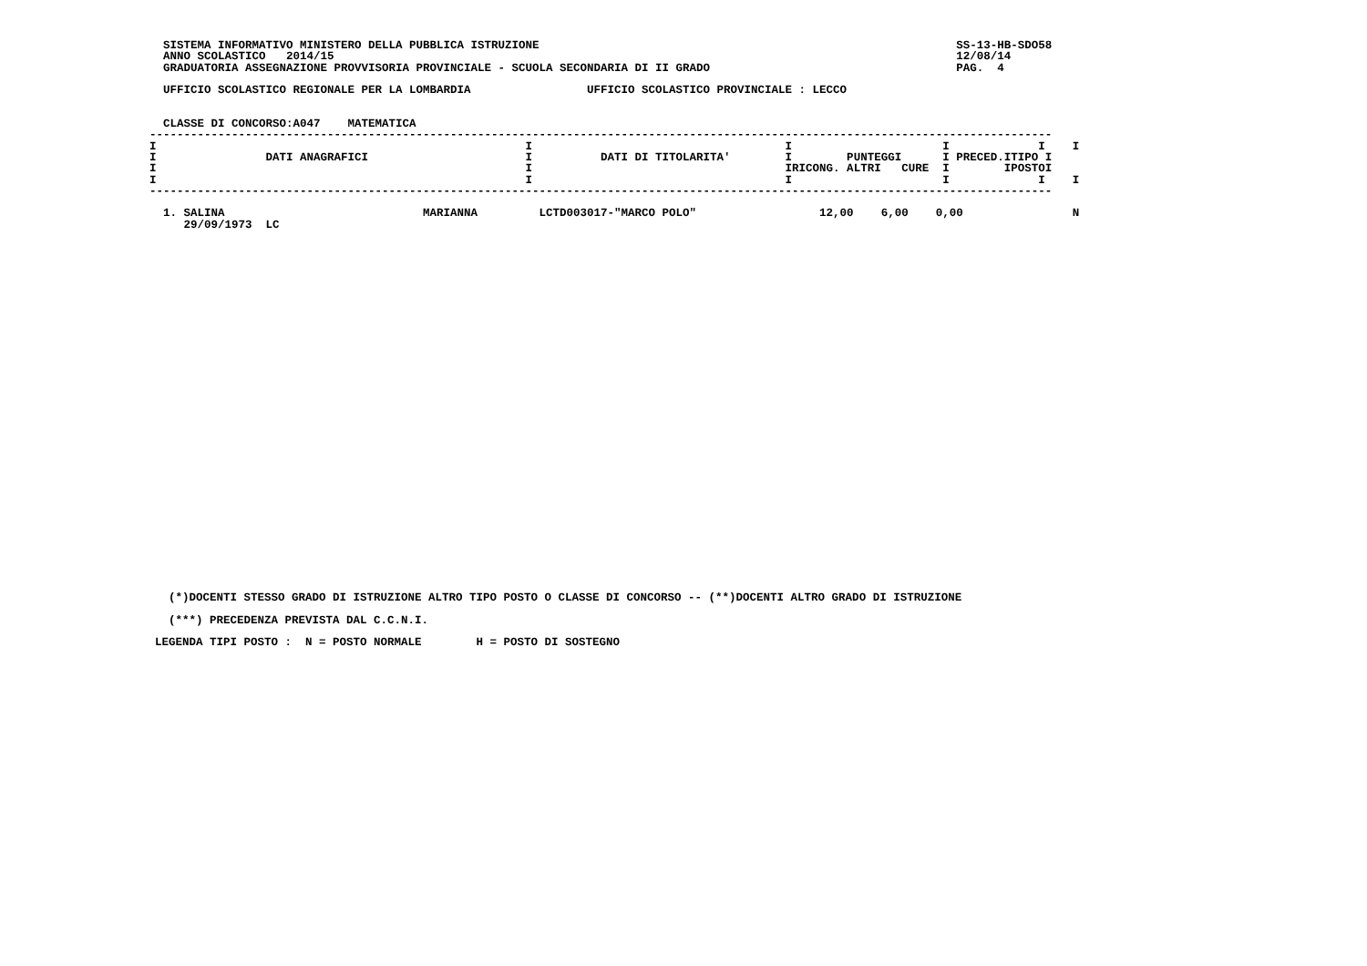SISTEMA INFORMATIVO MINISTERO DELLA PUBBLICA ISTRUZIONE                                                             SS-13-HB-SDO58
  ANNO SCOLASTICO   2014/15                                                                                           12/08/14
  GRADUATORIA ASSEGNAZIONE PROVVISORIA PROVINCIALE - SCUOLA SECONDARIA DI II GRADO                                    PAG.  4

  UFFICIO SCOLASTICO REGIONALE PER LA LOMBARDIA                 UFFICIO SCOLASTICO PROVINCIALE : LECCO


  CLASSE DI CONCORSO:A047    MATEMATICA
------------------------------------------------------------------------------------------------------------------------------------
I                                                      I                                     I                      I             I    I
I                DATI ANAGRAFICI                       I          DATI DI TITOLARITA'        I        PUNTEGGI      I PRECED.ITIPO I
I                                                      I                                     IRICONG. ALTRI   CURE  I        IPOSTOI
I                                                      I                                     I                      I             I    I
------------------------------------------------------------------------------------------------------------------------------------

  1. SALINA                             MARIANNA         LCTD003017-"MARCO POLO"                  12,00    6,00    0,00                N
     29/09/1973  LC

  (*)DOCENTI STESSO GRADO DI ISTRUZIONE ALTRO TIPO POSTO O CLASSE DI CONCORSO -- (**)DOCENTI ALTRO GRADO DI ISTRUZIONE

  (***) PRECEDENZA PREVISTA DAL C.C.N.I.

LEGENDA TIPI POSTO :  N = POSTO NORMALE        H = POSTO DI SOSTEGNO